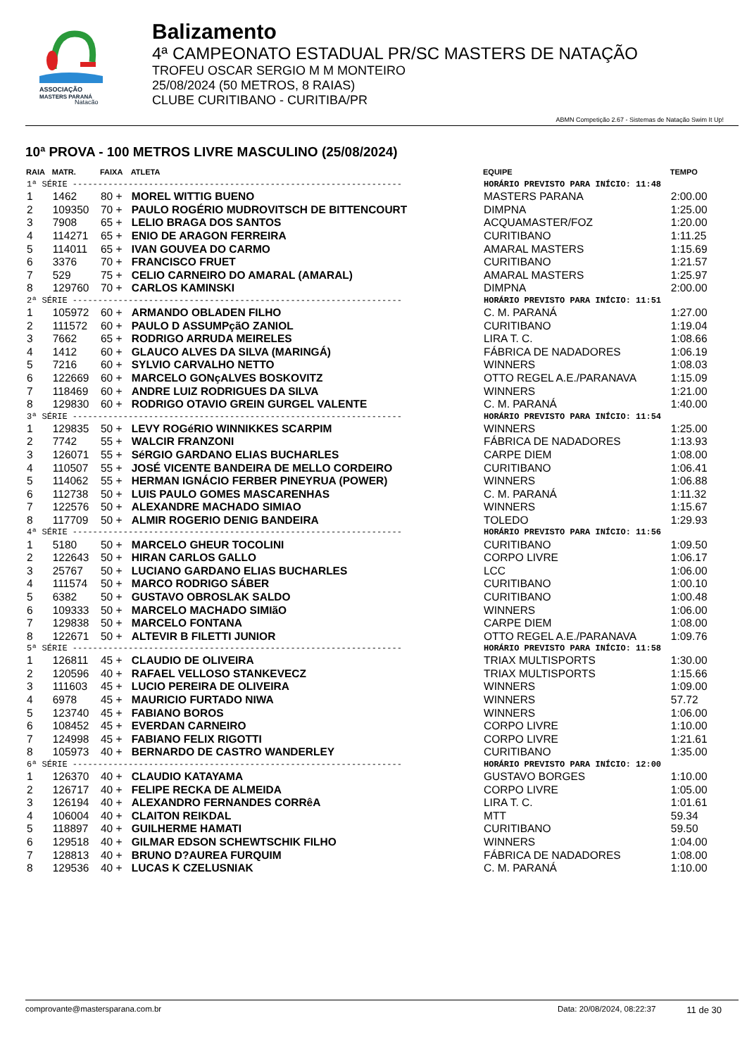ASSOCIAÇÃO
MASTERS PARANÁ
Natação
Balizamento
4ª CAMPEONATO ESTADUAL PR/SC MASTERS DE NATAÇÃO
TROFEU OSCAR SERGIO M M MONTEIRO
25/08/2024 (50 METROS, 8 RAIAS)
CLUBE CURITIBANO - CURITIBA/PR
ABMN Competição 2.67 - Sistemas de Natação Swim It Up!
10ª PROVA - 100 METROS LIVRE MASCULINO (25/08/2024)
| RAIA | MATR. | FAIXA | ATLETA | EQUIPE | TEMPO |
| --- | --- | --- | --- | --- | --- |
| 1ª SÉRIE ----------------------------------------------------------------- | | | | HORÁRIO PREVISTO PARA INÍCIO: 11:48 | |
| 1 | 1462 | 80 + | MOREL WITTIG BUENO | MASTERS PARANA | 2:00.00 |
| 2 | 109350 | 70 + | PAULO ROGÉRIO MUDROVITSCH DE BITTENCOURT | DIMPNA | 1:25.00 |
| 3 | 7908 | 65 + | LELIO BRAGA DOS SANTOS | ACQUAMASTER/FOZ | 1:20.00 |
| 4 | 114271 | 65 + | ENIO DE ARAGON FERREIRA | CURITIBANO | 1:11.25 |
| 5 | 114011 | 65 + | IVAN GOUVEA DO CARMO | AMARAL MASTERS | 1:15.69 |
| 6 | 3376 | 70 + | FRANCISCO FRUET | CURITIBANO | 1:21.57 |
| 7 | 529 | 75 + | CELIO CARNEIRO DO AMARAL (AMARAL) | AMARAL MASTERS | 1:25.97 |
| 8 | 129760 | 70 + | CARLOS KAMINSKI | DIMPNA | 2:00.00 |
| 2ª SÉRIE ----------------------------------------------------------------- | | | | HORÁRIO PREVISTO PARA INÍCIO: 11:51 | |
| 1 | 105972 | 60 + | ARMANDO OBLADEN FILHO | C. M. PARANÁ | 1:27.00 |
| 2 | 111572 | 60 + | PAULO D ASSUMPçãO ZANIOL | CURITIBANO | 1:19.04 |
| 3 | 7662 | 65 + | RODRIGO ARRUDA MEIRELES | LIRA T. C. | 1:08.66 |
| 4 | 1412 | 60 + | GLAUCO ALVES DA SILVA (MARINGÁ) | FÁBRICA DE NADADORES | 1:06.19 |
| 5 | 7216 | 60 + | SYLVIO CARVALHO NETTO | WINNERS | 1:08.03 |
| 6 | 122669 | 60 + | MARCELO GONçALVES BOSKOVITZ | OTTO REGEL A.E./PARANAVA | 1:15.09 |
| 7 | 118469 | 60 + | ANDRE LUIZ RODRIGUES DA SILVA | WINNERS | 1:21.00 |
| 8 | 129830 | 60 + | RODRIGO OTAVIO GREIN GURGEL VALENTE | C. M. PARANÁ | 1:40.00 |
| 3ª SÉRIE ----------------------------------------------------------------- | | | | HORÁRIO PREVISTO PARA INÍCIO: 11:54 | |
| 1 | 129835 | 50 + | LEVY ROGéRIO WINNIKKES SCARPIM | WINNERS | 1:25.00 |
| 2 | 7742 | 55 + | WALCIR FRANZONI | FÁBRICA DE NADADORES | 1:13.93 |
| 3 | 126071 | 55 + | SéRGIO GARDANO ELIAS BUCHARLES | CARPE DIEM | 1:08.00 |
| 4 | 110507 | 55 + | JOSÉ VICENTE BANDEIRA DE MELLO CORDEIRO | CURITIBANO | 1:06.41 |
| 5 | 114062 | 55 + | HERMAN IGNÁCIO FERBER PINEYRUA (POWER) | WINNERS | 1:06.88 |
| 6 | 112738 | 50 + | LUIS PAULO GOMES MASCARENHAS | C. M. PARANÁ | 1:11.32 |
| 7 | 122576 | 50 + | ALEXANDRE MACHADO SIMIAO | WINNERS | 1:15.67 |
| 8 | 117709 | 50 + | ALMIR ROGERIO DENIG BANDEIRA | TOLEDO | 1:29.93 |
| 4ª SÉRIE ----------------------------------------------------------------- | | | | HORÁRIO PREVISTO PARA INÍCIO: 11:56 | |
| 1 | 5180 | 50 + | MARCELO GHEUR TOCOLINI | CURITIBANO | 1:09.50 |
| 2 | 122643 | 50 + | HIRAN CARLOS GALLO | CORPO LIVRE | 1:06.17 |
| 3 | 25767 | 50 + | LUCIANO GARDANO ELIAS BUCHARLES | LCC | 1:06.00 |
| 4 | 111574 | 50 + | MARCO RODRIGO SÁBER | CURITIBANO | 1:00.10 |
| 5 | 6382 | 50 + | GUSTAVO OBROSLAK SALDO | CURITIBANO | 1:00.48 |
| 6 | 109333 | 50 + | MARCELO MACHADO SIMIãO | WINNERS | 1:06.00 |
| 7 | 129838 | 50 + | MARCELO FONTANA | CARPE DIEM | 1:08.00 |
| 8 | 122671 | 50 + | ALTEVIR B FILETTI JUNIOR | OTTO REGEL A.E./PARANAVA | 1:09.76 |
| 5ª SÉRIE ----------------------------------------------------------------- | | | | HORÁRIO PREVISTO PARA INÍCIO: 11:58 | |
| 1 | 126811 | 45 + | CLAUDIO DE OLIVEIRA | TRIAX MULTISPORTS | 1:30.00 |
| 2 | 120596 | 40 + | RAFAEL VELLOSO STANKEVECZ | TRIAX MULTISPORTS | 1:15.66 |
| 3 | 111603 | 45 + | LUCIO PEREIRA DE OLIVEIRA | WINNERS | 1:09.00 |
| 4 | 6978 | 45 + | MAURICIO FURTADO NIWA | WINNERS | 57.72 |
| 5 | 123740 | 45 + | FABIANO BOROS | WINNERS | 1:06.00 |
| 6 | 108452 | 45 + | EVERDAN CARNEIRO | CORPO LIVRE | 1:10.00 |
| 7 | 124998 | 45 + | FABIANO FELIX RIGOTTI | CORPO LIVRE | 1:21.61 |
| 8 | 105973 | 40 + | BERNARDO DE CASTRO WANDERLEY | CURITIBANO | 1:35.00 |
| 6ª SÉRIE ----------------------------------------------------------------- | | | | HORÁRIO PREVISTO PARA INÍCIO: 12:00 | |
| 1 | 126370 | 40 + | CLAUDIO KATAYAMA | GUSTAVO BORGES | 1:10.00 |
| 2 | 126717 | 40 + | FELIPE RECKA DE ALMEIDA | CORPO LIVRE | 1:05.00 |
| 3 | 126194 | 40 + | ALEXANDRO FERNANDES CORRêA | LIRA T. C. | 1:01.61 |
| 4 | 106004 | 40 + | CLAITON REIKDAL | MTT | 59.34 |
| 5 | 118897 | 40 + | GUILHERME HAMATI | CURITIBANO | 59.50 |
| 6 | 129518 | 40 + | GILMAR EDSON SCHEWTSCHIK FILHO | WINNERS | 1:04.00 |
| 7 | 128813 | 40 + | BRUNO D?AUREA FURQUIM | FÁBRICA DE NADADORES | 1:08.00 |
| 8 | 129536 | 40 + | LUCAS K CZELUSNIAK | C. M. PARANÁ | 1:10.00 |
comprovante@mastersparana.com.br Data: 20/08/2024, 08:22:37 11 de 30